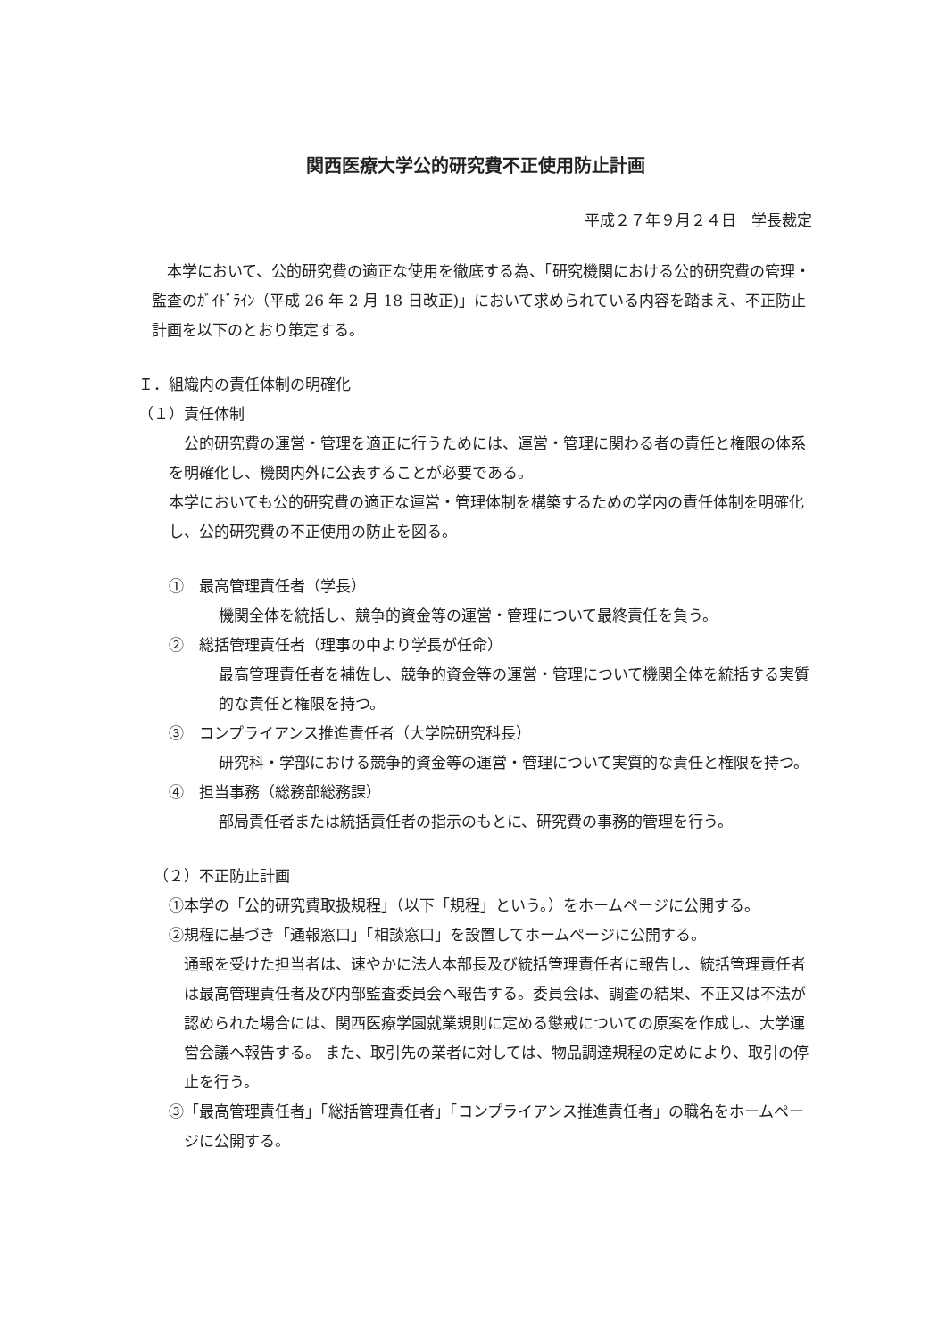関西医療大学公的研究費不正使用防止計画
平成２７年９月２４日　学長裁定
本学において、公的研究費の適正な使用を徹底する為、「研究機関における公的研究費の管理・監査のｶﾞｲﾄﾞﾗｲﾝ（平成 26 年 2 月 18 日改正)」において求められている内容を踏まえ、不正防止計画を以下のとおり策定する。
Ｉ．組織内の責任体制の明確化
（１）責任体制
公的研究費の運営・管理を適正に行うためには、運営・管理に関わる者の責任と権限の体系を明確化し、機関内外に公表することが必要である。
本学においても公的研究費の適正な運営・管理体制を構築するための学内の責任体制を明確化し、公的研究費の不正使用の防止を図る。
①　最高管理責任者（学長）
機関全体を統括し、競争的資金等の運営・管理について最終責任を負う。
②　総括管理責任者（理事の中より学長が任命）
最高管理責任者を補佐し、競争的資金等の運営・管理について機関全体を統括する実質的な責任と権限を持つ。
③　コンプライアンス推進責任者（大学院研究科長）
研究科・学部における競争的資金等の運営・管理について実質的な責任と権限を持つ。
④　担当事務（総務部総務課）
部局責任者または統括責任者の指示のもとに、研究費の事務的管理を行う。
（２）不正防止計画
①本学の「公的研究費取扱規程」（以下「規程」という。）をホームページに公開する。
②規程に基づき「通報窓口」「相談窓口」を設置してホームページに公開する。
通報を受けた担当者は、速やかに法人本部長及び統括管理責任者に報告し、統括管理責任者は最高管理責任者及び内部監査委員会へ報告する。委員会は、調査の結果、不正又は不法が認められた場合には、関西医療学園就業規則に定める懲戒についての原案を作成し、大学運営会議へ報告する。 また、取引先の業者に対しては、物品調達規程の定めにより、取引の停止を行う。
③「最高管理責任者」「総括管理責任者」「コンプライアンス推進責任者」の職名をホームページに公開する。